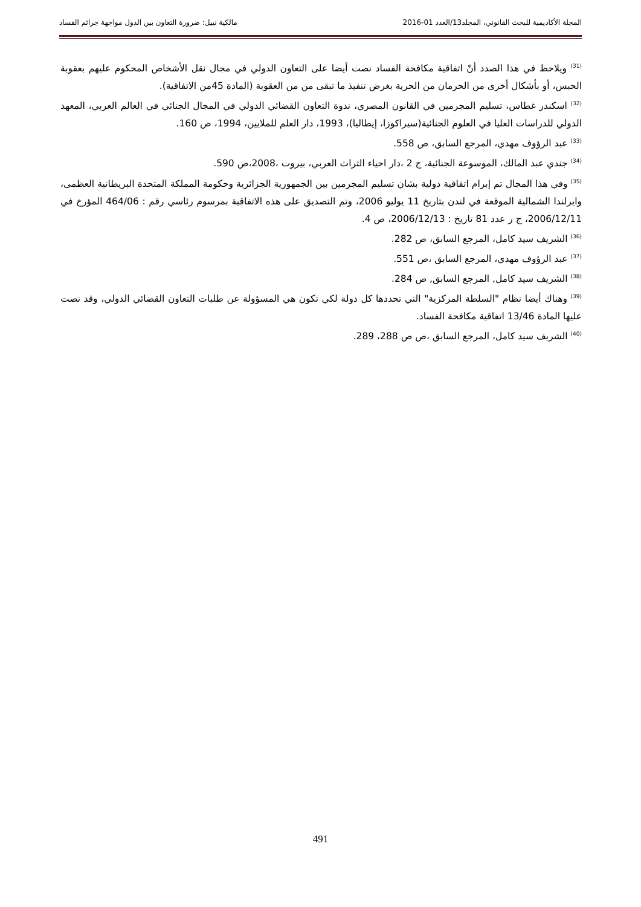المجلة الأكاديمية للبحث القانوني، المجلد13/العدد 01-2016 مالكية نبيل: ضرورة التعاون بين الدول مواجهة جرائم الفساد
<sup>(31)</sup> ويلاحظ في هذا الصدد أنّ اتفاقية مكافحة الفساد نصت أيضا على التعاون الدولي في مجال نقل الأشخاص المحكوم عليهم بعقوبة الحبس، أو بأشكال أخرى من الحرمان من الحرية بغرض تنفيذ ما تبقى من من العقوبة (المادة 45من الاتفاقية).
<sup>(32)</sup> اسكندر غطاس، تسليم المجرمين في القانون المصري، ندوة التعاون القضائي الدولي في المجال الجنائي في العالم العربي، المعهد الدولي للدراسات العليا في العلوم الجنائية(سيراكوزا، إيطاليا)، 1993، دار العلم للملايين، 1994، ص 160.
<sup>(33)</sup> عبد الرؤوف مهدي، المرجع السابق، ص 558.
<sup>(34)</sup> جندي عبد المالك، الموسوعة الجنائية، ج 2 ،دار احياء التراث العربي، بيروت ،2008،ص 590.
<sup>(35)</sup> وفي هذا المجال تم إبرام اتفاقية دولية بشان تسليم المجرمين بين الجمهورية الجزائرية وحكومة المملكة المتحدة البريطانية العظمى، وايرلندا الشمالية الموقعة في لندن بتاريخ 11 يوليو 2006، وتم التصديق على هذه الاتفاقية بمرسوم رئاسي رقم : 464/06 المؤرخ في 2006/12/11، ج ر عدد 81 تاريخ : 2006/12/13، ص 4.
<sup>(36)</sup> الشريف سيد كامل، المرجع السابق، ص 282.
<sup>(37)</sup> عبد الرؤوف مهدي، المرجع السابق ،ص 551.
<sup>(38)</sup> الشريف سيد كامل, المرجع السابق, ص 284.
<sup>(39)</sup> وهناك أيضا نظام "السلطة المركزية" التي تحددها كل دولة لكي تكون هي المسؤولة عن طلبات التعاون القضائي الدولي، وقد نصت عليها المادة 13/46 اتفاقية مكافحة الفساد.
<sup>(40)</sup> الشريف سيد كامل، المرجع السابق ،ص ص 288، 289.
491